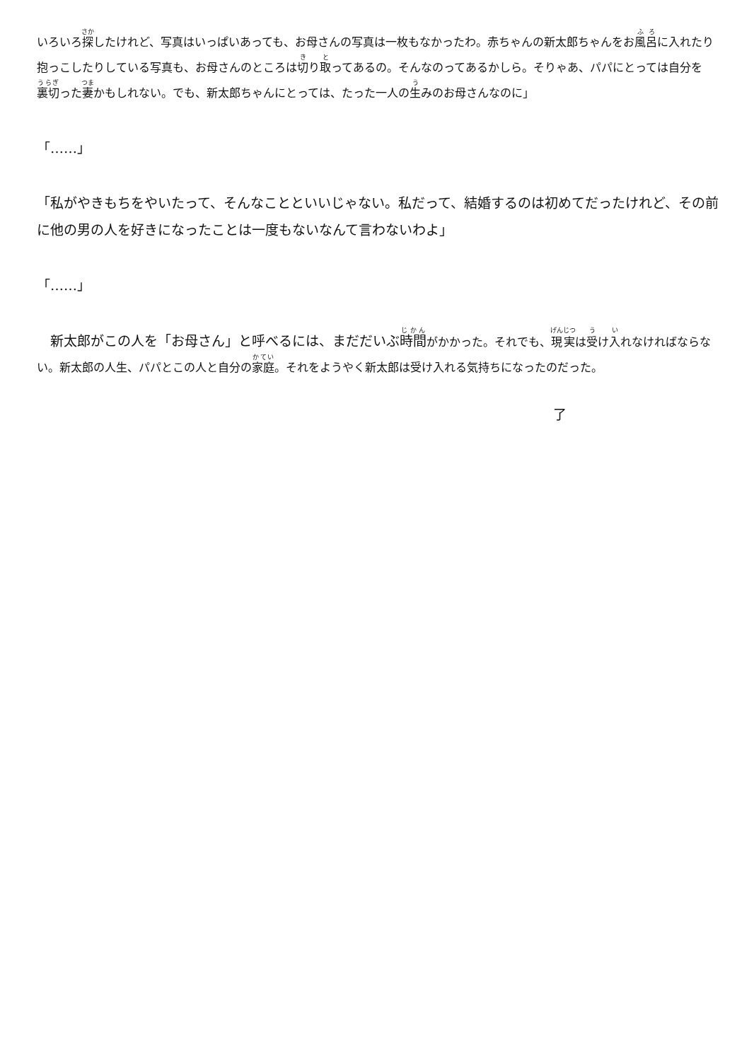いろいろ探したけれど、写真はいっぱいあっても、お母さんの写真は一枚もなかったわ。赤ちゃんの新太郎ちゃんをお風呂に入れたり抱っこしたりしている写真も、お母さんのところは切り取ってあるの。そんなのってあるかしら。そりゃあ、パパにとっては自分を裏切った妻かもしれない。でも、新太郎ちゃんにとっては、たった一人の生みのお母さんなのに」
「……」
「私がやきもちをやいたって、そんなことといいじゃない。私だって、結婚するのは初めてだったけれど、その前に他の男の人を好きになったことは一度もないなんて言わないわよ」
「……」
　新太郎がこの人を「お母さん」と呼べるには、まだだいぶ時間がかかった。それでも、現実は受け入れなければならない。新太郎の人生、パパとこの人と自分の家庭。それをようやく新太郎は受け入れる気持ちになったのだった。
了